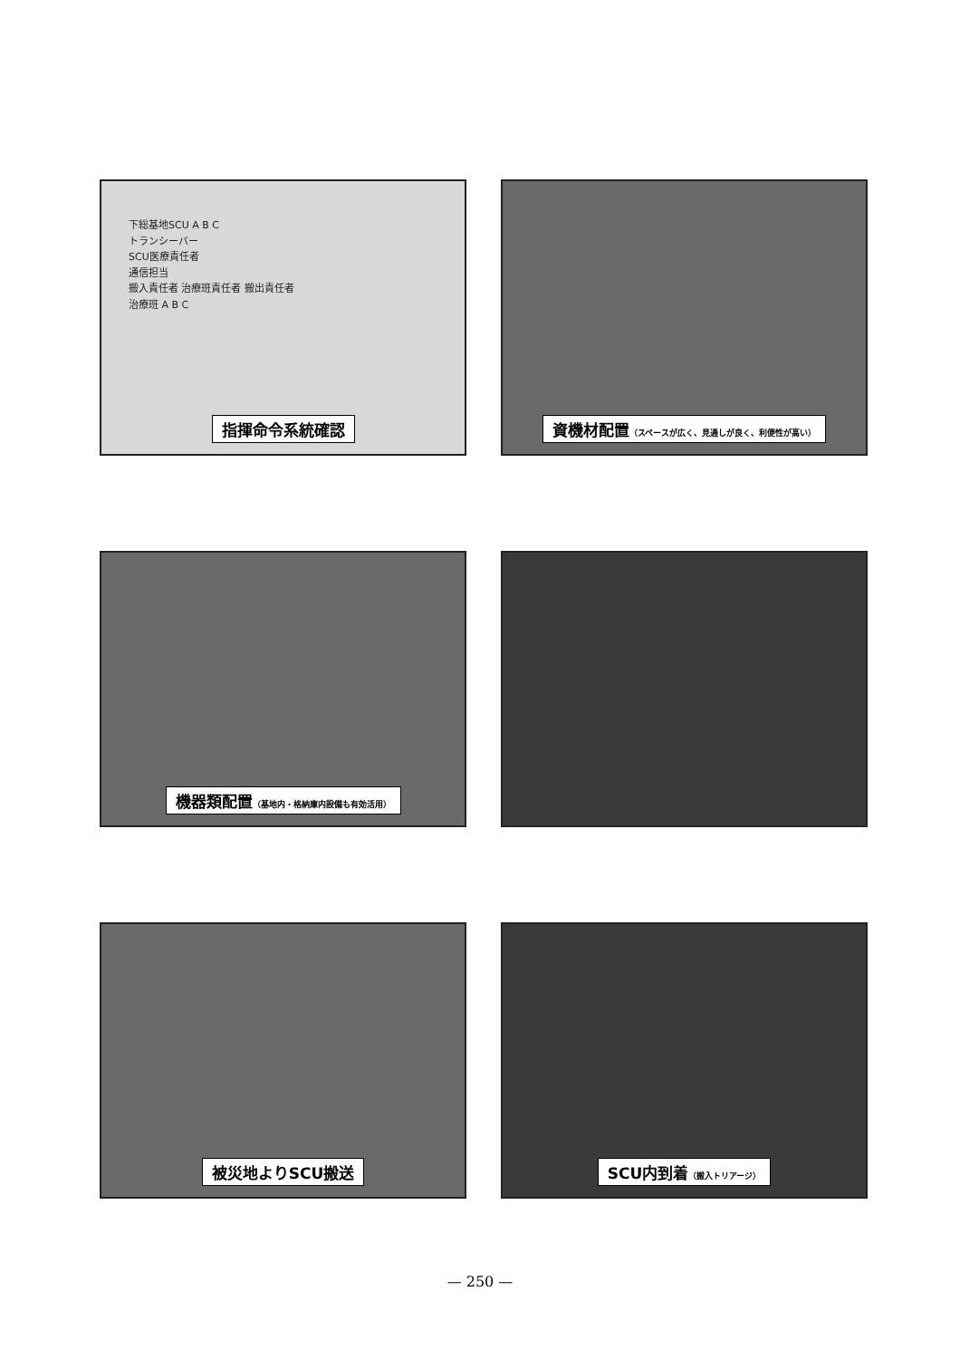下総基地SCU A B C
トランシーバー
SCU医療責任者
通信担当
搬入責任者 治療班責任者 搬出責任者
治療班 A B C
指揮命令系統確認
資機材配置（スペースが広く、見通しが良く、利便性が高い）
機器類配置（基地内・格納庫内設備も有効活用）
被災地よりSCU搬送
SCU内到着（搬入トリアージ）
— 250 —